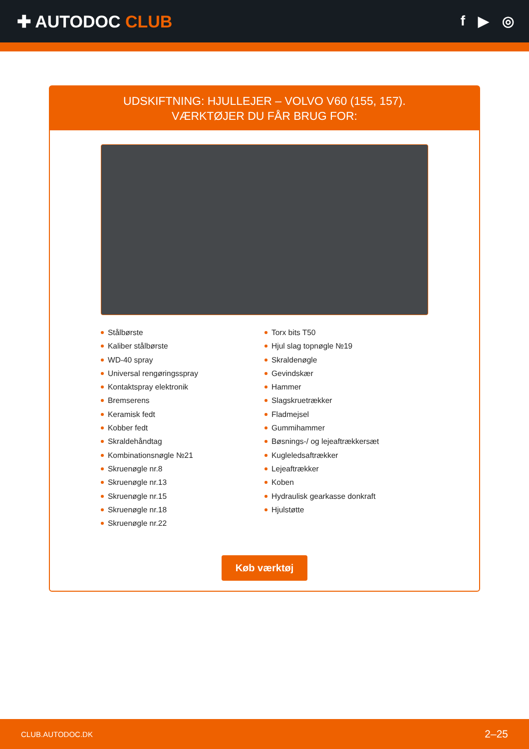✚ AUTODOC CLUB
f ▶ ◎
UDSKIFTNING: HJULLEJER – VOLVO V60 (155, 157).
VÆRKTØJER DU FÅR BRUG FOR:
Stålbørste
Kaliber stålbørste
WD-40 spray
Universal rengøringsspray
Kontaktspray elektronik
Bremserens
Keramisk fedt
Kobber fedt
Skraldehåndtag
Kombinationsnøgle №21
Skruenøgle nr.8
Skruenøgle nr.13
Skruenøgle nr.15
Skruenøgle nr.18
Skruenøgle nr.22
Torx bits T50
Hjul slag topnøgle №19
Skraldenøgle
Gevindskær
Hammer
Slagskruetrækker
Fladmejsel
Gummihammer
Bøsnings-/ og lejeaftrækkersæt
Kugleledsaftrækker
Lejeaftrækker
Koben
Hydraulisk gearkasse donkraft
Hjulstøtte
Køb værktøj
CLUB.AUTODOC.DK 2–25